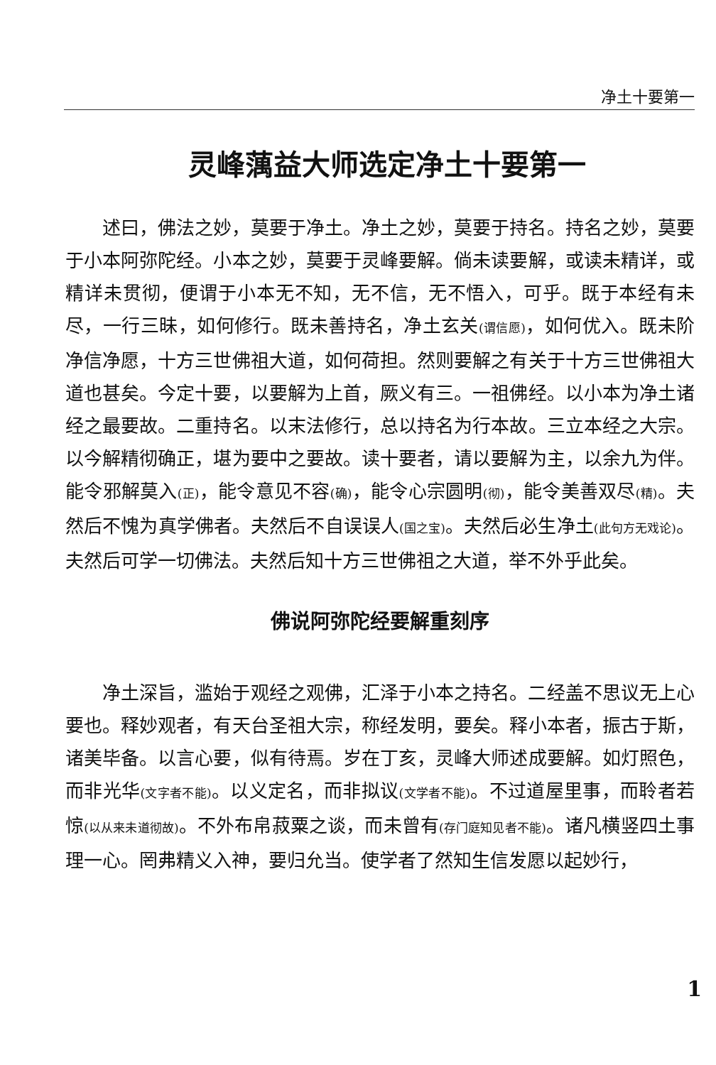净土十要第一
灵峰蕅益大师选定净土十要第一
述曰，佛法之妙，莫要于净土。净土之妙，莫要于持名。持名之妙，莫要于小本阿弥陀经。小本之妙，莫要于灵峰要解。倘未读要解，或读未精详，或精详未贯彻，便谓于小本无不知，无不信，无不悟入，可乎。既于本经有未尽，一行三昧，如何修行。既未善持名，净土玄关(谓信愿)，如何优入。既未阶净信净愿，十方三世佛祖大道，如何荷担。然则要解之有关于十方三世佛祖大道也甚矣。今定十要，以要解为上首，厥义有三。一祖佛经。以小本为净土诸经之最要故。二重持名。以末法修行，总以持名为行本故。三立本经之大宗。以今解精彻确正，堪为要中之要故。读十要者，请以要解为主，以余九为伴。能令邪解莫入(正)，能令意见不容(确)，能令心宗圆明(彻)，能令美善双尽(精)。夫然后不愧为真学佛者。夫然后不自误误人(国之宝)。夫然后必生净土(此句方无戏论)。夫然后可学一切佛法。夫然后知十方三世佛祖之大道，举不外乎此矣。
佛说阿弥陀经要解重刻序
净土深旨，滥始于观经之观佛，汇泽于小本之持名。二经盖不思议无上心要也。释妙观者，有天台圣祖大宗，称经发明，要矣。释小本者，振古于斯，诸美毕备。以言心要，似有待焉。岁在丁亥，灵峰大师述成要解。如灯照色，而非光华(文字者不能)。以义定名，而非拟议(文学者不能)。不过道屋里事，而聆者若惊(以从来未道彻故)。不外布帛菽粟之谈，而未曾有(存门庭知见者不能)。诸凡横竖四土事理一心。罔弗精义入神，要归允当。使学者了然知生信发愿以起妙行，
1